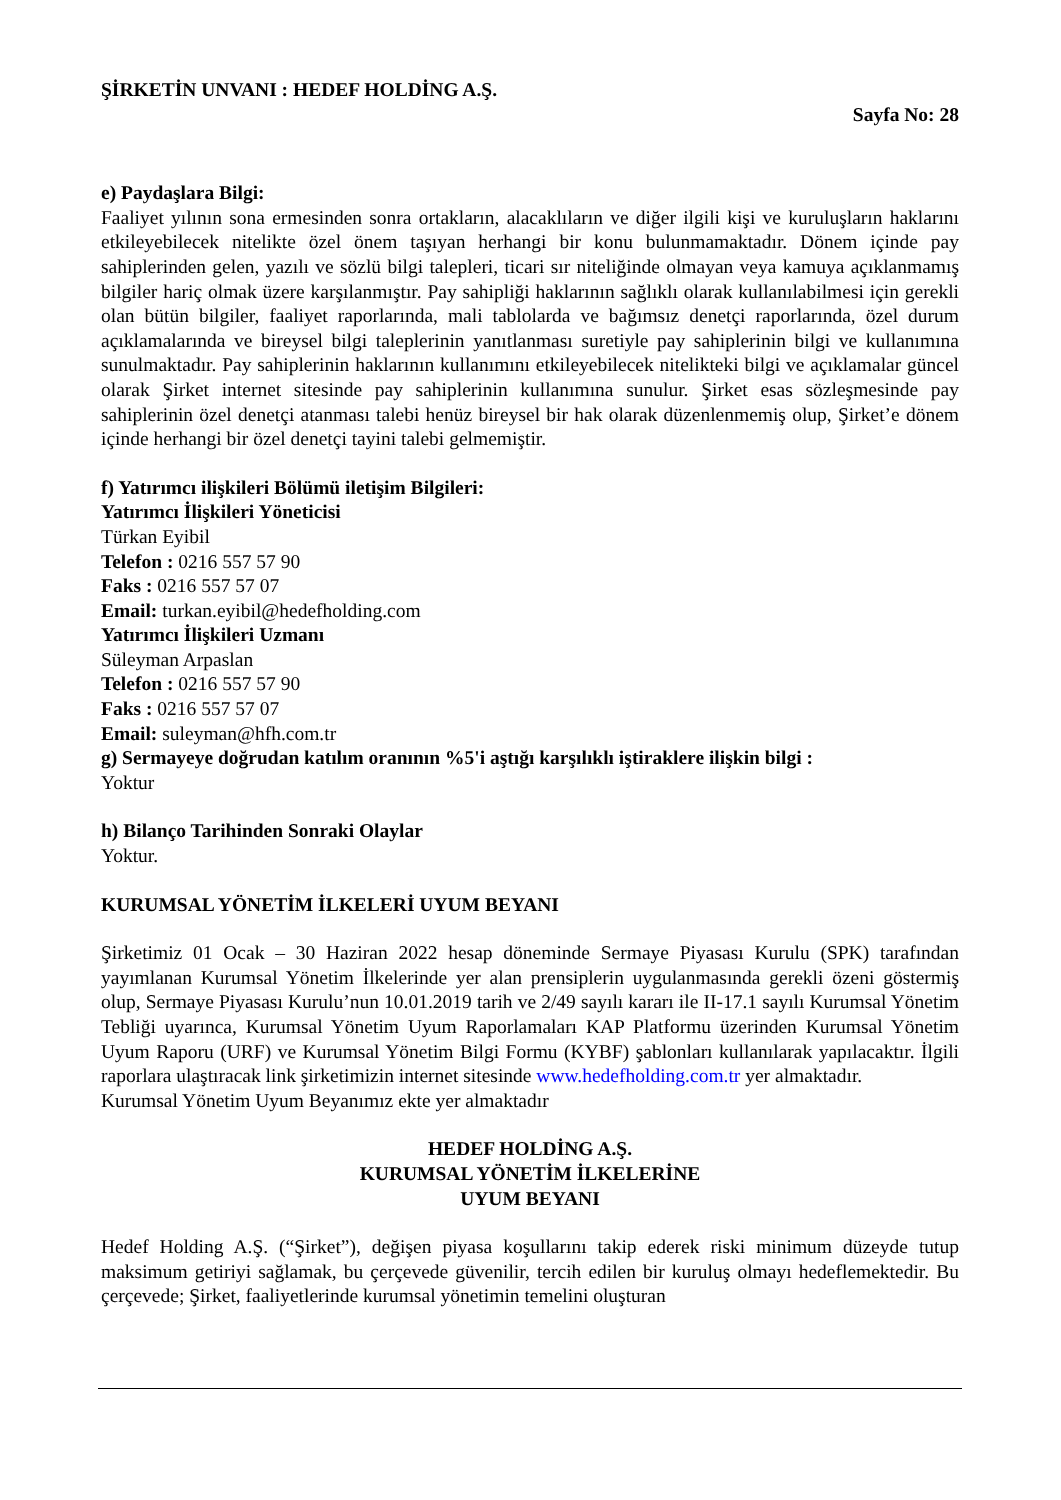ŞİRKETİN UNVANI : HEDEF HOLDİNG A.Ş.
Sayfa No: 28
e) Paydaşlara Bilgi:
Faaliyet yılının sona ermesinden sonra ortakların, alacaklıların ve diğer ilgili kişi ve kuruluşların haklarını etkileyebilecek nitelikte özel önem taşıyan herhangi bir konu bulunmamaktadır. Dönem içinde pay sahiplerinden gelen, yazılı ve sözlü bilgi talepleri, ticari sır niteliğinde olmayan veya kamuya açıklanmamış bilgiler hariç olmak üzere karşılanmıştır. Pay sahipliği haklarının sağlıklı olarak kullanılabilmesi için gerekli olan bütün bilgiler, faaliyet raporlarında, mali tablolarda ve bağımsız denetçi raporlarında, özel durum açıklamalarında ve bireysel bilgi taleplerinin yanıtlanması suretiyle pay sahiplerinin bilgi ve kullanımına sunulmaktadır. Pay sahiplerinin haklarının kullanımını etkileyebilecek nitelikteki bilgi ve açıklamalar güncel olarak Şirket internet sitesinde pay sahiplerinin kullanımına sunulur. Şirket esas sözleşmesinde pay sahiplerinin özel denetçi atanması talebi henüz bireysel bir hak olarak düzenlenmemiş olup, Şirket’e dönem içinde herhangi bir özel denetçi tayini talebi gelmemiştir.
f) Yatırımcı ilişkileri Bölümü iletişim Bilgileri:
Yatırımcı İlişkileri Yöneticisi
Türkan Eyibil
Telefon : 0216 557 57 90
Faks : 0216 557 57 07
Email: turkan.eyibil@hedefholding.com
Yatırımcı İlişkileri Uzmanı
Süleyman Arpaslan
Telefon : 0216 557 57 90
Faks : 0216 557 57 07
Email: suleyman@hfh.com.tr
g) Sermayeye doğrudan katılım oranının %5'i aştığı karşılıklı iştiraklere ilişkin bilgi :
Yoktur
h) Bilanço Tarihinden Sonraki Olaylar
Yoktur.
KURUMSAL YÖNETİM İLKELERİ UYUM BEYANI
Şirketimiz 01 Ocak – 30 Haziran 2022 hesap döneminde Sermaye Piyasası Kurulu (SPK) tarafından yayımlanan Kurumsal Yönetim İlkelerinde yer alan prensiplerin uygulanmasında gerekli özeni göstermiş olup, Sermaye Piyasası Kurulu’nun 10.01.2019 tarih ve 2/49 sayılı kararı ile II-17.1 sayılı Kurumsal Yönetim Tebliği uyarınca, Kurumsal Yönetim Uyum Raporlamaları KAP Platformu üzerinden Kurumsal Yönetim Uyum Raporu (URF) ve Kurumsal Yönetim Bilgi Formu (KYBF) şablonları kullanılarak yapılacaktır. İlgili raporlara ulaştıracak link şirketimizin internet sitesinde www.hedefholding.com.tr yer almaktadır.
Kurumsal Yönetim Uyum Beyanımız ekte yer almaktadır
HEDEF HOLDİNG A.Ş.
KURUMSAL YÖNETİM İLKELERİNE
UYUM BEYANI
Hedef Holding A.Ş. (“Şirket”), değişen piyasa koşullarını takip ederek riski minimum düzeyde tutup maksimum getiriyi sağlamak, bu çerçevede güvenilir, tercih edilen bir kuruluş olmayı hedeflemektedir. Bu çerçevede; Şirket, faaliyetlerinde kurumsal yönetimin temelini oluşturan